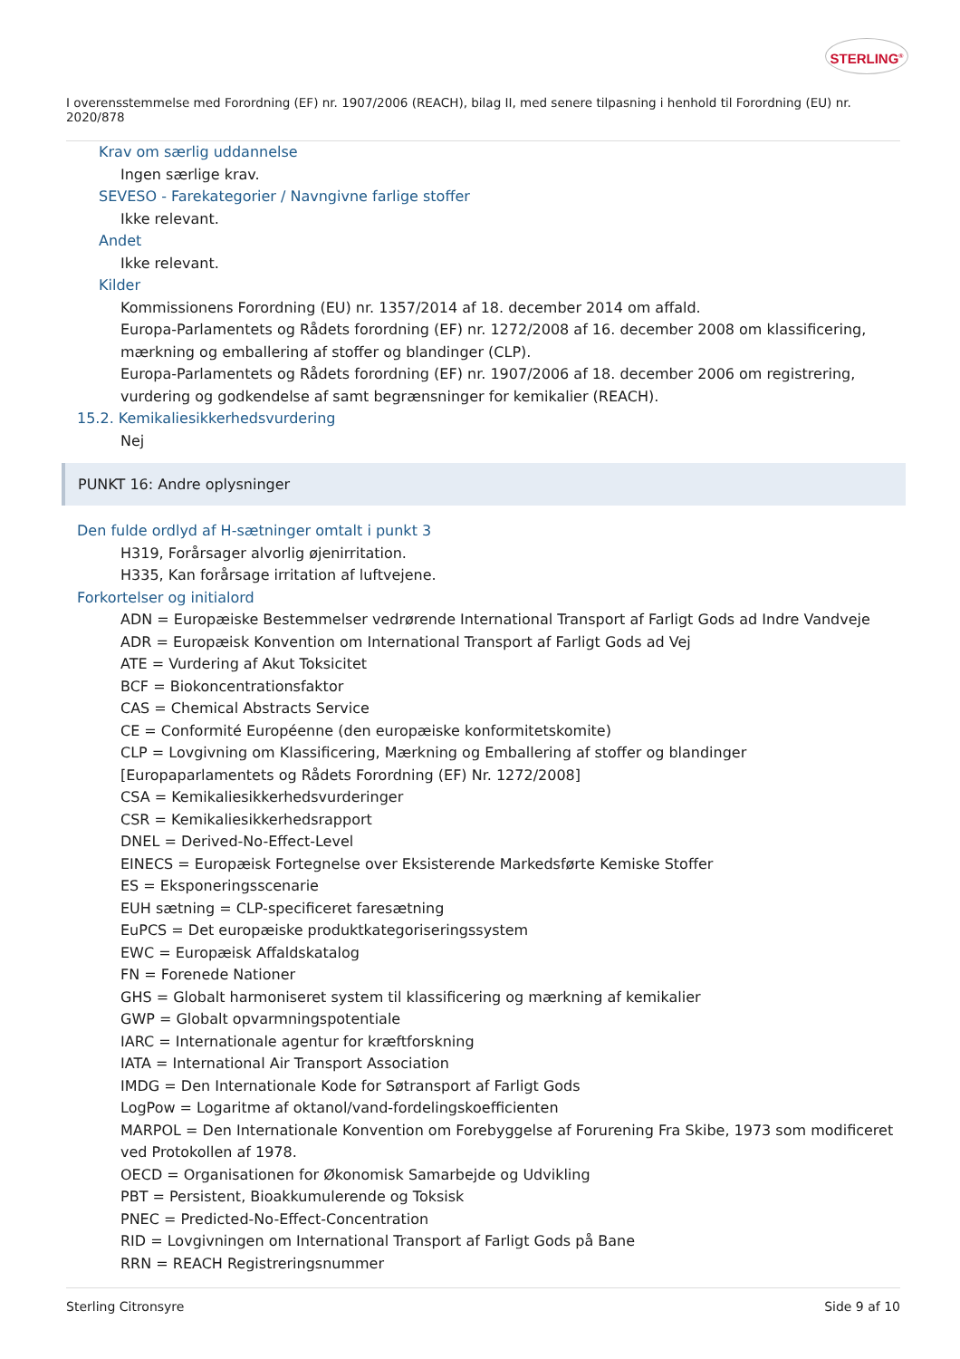STERLING<sup>®</sup>
I overensstemmelse med Forordning (EF) nr. 1907/2006 (REACH), bilag II, med senere tilpasning i henhold til Forordning (EU) nr. 2020/878
Krav om særlig uddannelse
Ingen særlige krav.
SEVESO - Farekategorier / Navngivne farlige stoffer
Ikke relevant.
Andet
Ikke relevant.
Kilder
Kommissionens Forordning (EU) nr. 1357/2014 af 18. december 2014 om affald.
Europa-Parlamentets og Rådets forordning (EF) nr. 1272/2008 af 16. december 2008 om klassificering, mærkning og emballering af stoffer og blandinger (CLP).
Europa-Parlamentets og Rådets forordning (EF) nr. 1907/2006 af 18. december 2006 om registrering, vurdering og godkendelse af samt begrænsninger for kemikalier (REACH).
15.2. Kemikaliesikkerhedsvurdering
Nej
PUNKT 16: Andre oplysninger
Den fulde ordlyd af H-sætninger omtalt i punkt 3
H319, Forårsager alvorlig øjenirritation.
H335, Kan forårsage irritation af luftvejene.
Forkortelser og initialord
ADN = Europæiske Bestemmelser vedrørende International Transport af Farligt Gods ad Indre Vandveje
ADR = Europæisk Konvention om International Transport af Farligt Gods ad Vej
ATE = Vurdering af Akut Toksicitet
BCF = Biokoncentrationsfaktor
CAS = Chemical Abstracts Service
CE = Conformité Européenne (den europæiske konformitetskomite)
CLP = Lovgivning om Klassificering, Mærkning og Emballering af stoffer og blandinger [Europaparlamentets og Rådets Forordning (EF) Nr. 1272/2008]
CSA = Kemikaliesikkerhedsvurderinger
CSR = Kemikaliesikkerhedsrapport
DNEL = Derived-No-Effect-Level
EINECS = Europæisk Fortegnelse over Eksisterende Markedsførte Kemiske Stoffer
ES = Eksponeringsscenarie
EUH sætning = CLP-specificeret faresætning
EuPCS = Det europæiske produktkategoriseringssystem
EWC = Europæisk Affaldskatalog
FN = Forenede Nationer
GHS = Globalt harmoniseret system til klassificering og mærkning af kemikalier
GWP = Globalt opvarmningspotentiale
IARC = Internationale agentur for kræftforskning
IATA = International Air Transport Association
IMDG = Den Internationale Kode for Søtransport af Farligt Gods
LogPow = Logaritme af oktanol/vand-fordelingskoefficienten
MARPOL = Den Internationale Konvention om Forebyggelse af Forurening Fra Skibe, 1973 som modificeret ved Protokollen af 1978.
OECD = Organisationen for Økonomisk Samarbejde og Udvikling
PBT = Persistent, Bioakkumulerende og Toksisk
PNEC = Predicted-No-Effect-Concentration
RID = Lovgivningen om International Transport af Farligt Gods på Bane
RRN = REACH Registreringsnummer
Sterling Citronsyre Side 9 af 10